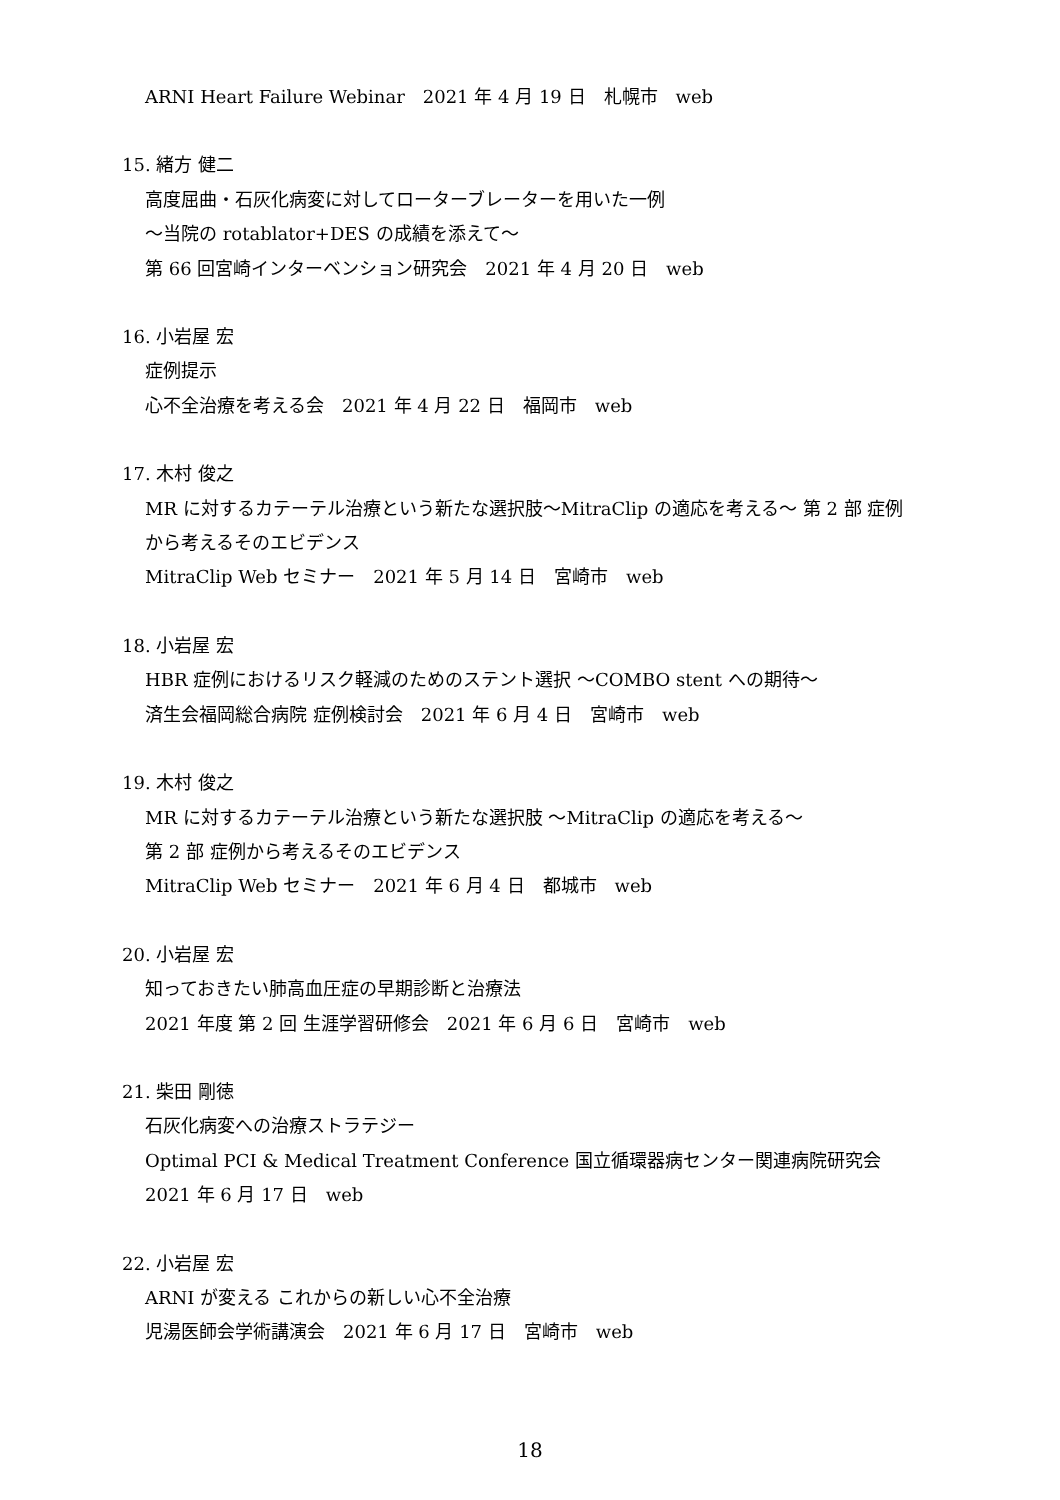ARNI Heart Failure Webinar　2021 年 4 月 19 日　札幌市　web
15. 緒方 健二
高度屈曲・石灰化病変に対してローターブレーターを用いた一例
～当院の rotablator+DES の成績を添えて～
第 66 回宮崎インターベンション研究会　2021 年 4 月 20 日　web
16. 小岩屋 宏
症例提示
心不全治療を考える会　2021 年 4 月 22 日　福岡市　web
17. 木村 俊之
MR に対するカテーテル治療という新たな選択肢～MitraClip の適応を考える～ 第 2 部 症例
から考えるそのエビデンス
MitraClip Web セミナー　2021 年 5 月 14 日　宮崎市　web
18. 小岩屋 宏
HBR 症例におけるリスク軽減のためのステント選択 ～COMBO stent への期待～
済生会福岡総合病院 症例検討会　2021 年 6 月 4 日　宮崎市　web
19. 木村 俊之
MR に対するカテーテル治療という新たな選択肢 ～MitraClip の適応を考える～
第 2 部 症例から考えるそのエビデンス
MitraClip Web セミナー　2021 年 6 月 4 日　都城市　web
20. 小岩屋 宏
知っておきたい肺高血圧症の早期診断と治療法
2021 年度 第 2 回 生涯学習研修会　2021 年 6 月 6 日　宮崎市　web
21. 柴田 剛徳
石灰化病変への治療ストラテジー
Optimal PCI & Medical Treatment Conference 国立循環器病センター関連病院研究会
2021 年 6 月 17 日　web
22. 小岩屋 宏
ARNI が変える これからの新しい心不全治療
児湯医師会学術講演会　2021 年 6 月 17 日　宮崎市　web
18